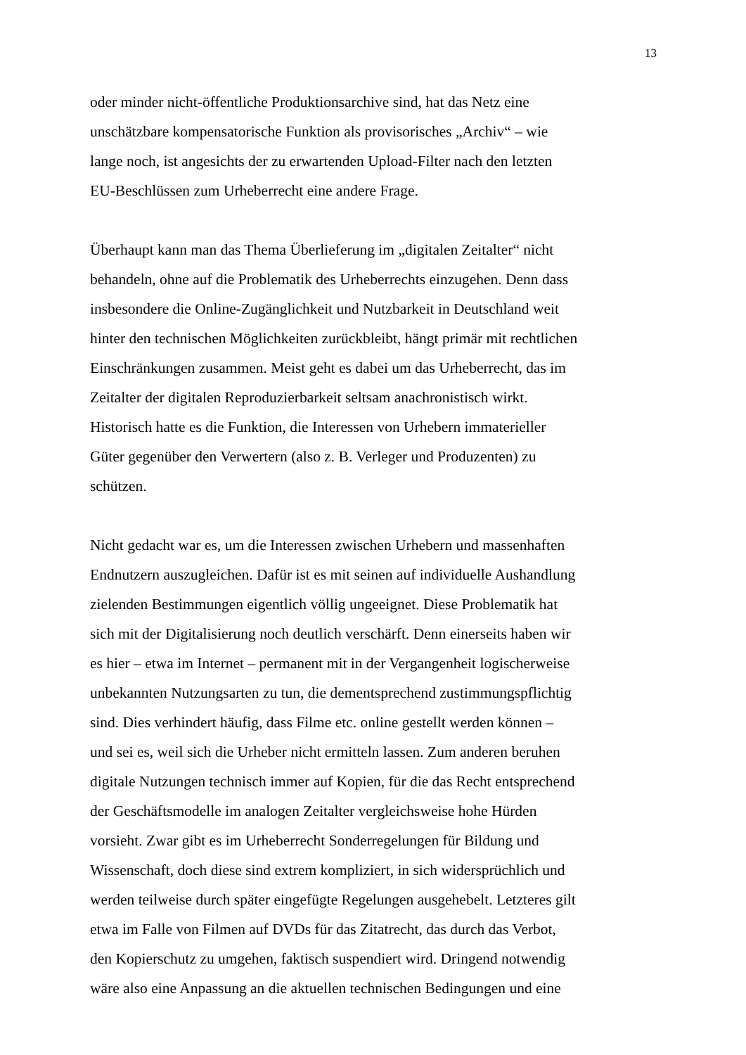13
oder minder nicht-öffentliche Produktionsarchive sind, hat das Netz eine
unschätzbare kompensatorische Funktion als provisorisches „Archiv“ – wie
lange noch, ist angesichts der zu erwartenden Upload-Filter nach den letzten
EU-Beschlüssen zum Urheberrecht eine andere Frage.
Überhaupt kann man das Thema Überlieferung im „digitalen Zeitalter“ nicht
behandeln, ohne auf die Problematik des Urheberrechts einzugehen. Denn dass
insbesondere die Online-Zugänglichkeit und Nutzbarkeit in Deutschland weit
hinter den technischen Möglichkeiten zurückbleibt, hängt primär mit rechtlichen
Einschränkungen zusammen. Meist geht es dabei um das Urheberrecht, das im
Zeitalter der digitalen Reproduzierbarkeit seltsam anachronistisch wirkt.
Historisch hatte es die Funktion, die Interessen von Urhebern immaterieller
Güter gegenüber den Verwertern (also z. B. Verleger und Produzenten) zu
schützen.
Nicht gedacht war es, um die Interessen zwischen Urhebern und massenhaften
Endnutzern auszugleichen. Dafür ist es mit seinen auf individuelle Aushandlung
zielenden Bestimmungen eigentlich völlig ungeeignet. Diese Problematik hat
sich mit der Digitalisierung noch deutlich verschärft. Denn einerseits haben wir
es hier – etwa im Internet – permanent mit in der Vergangenheit logischerweise
unbekannten Nutzungsarten zu tun, die dementsprechend zustimmungspflichtig
sind. Dies verhindert häufig, dass Filme etc. online gestellt werden können –
und sei es, weil sich die Urheber nicht ermitteln lassen. Zum anderen beruhen
digitale Nutzungen technisch immer auf Kopien, für die das Recht entsprechend
der Geschäftsmodelle im analogen Zeitalter vergleichsweise hohe Hürden
vorsieht. Zwar gibt es im Urheberrecht Sonderregelungen für Bildung und
Wissenschaft, doch diese sind extrem kompliziert, in sich widersprüchlich und
werden teilweise durch später eingefügte Regelungen ausgehebelt. Letzteres gilt
etwa im Falle von Filmen auf DVDs für das Zitatrecht, das durch das Verbot,
den Kopierschutz zu umgehen, faktisch suspendiert wird. Dringend notwendig
wäre also eine Anpassung an die aktuellen technischen Bedingungen und eine